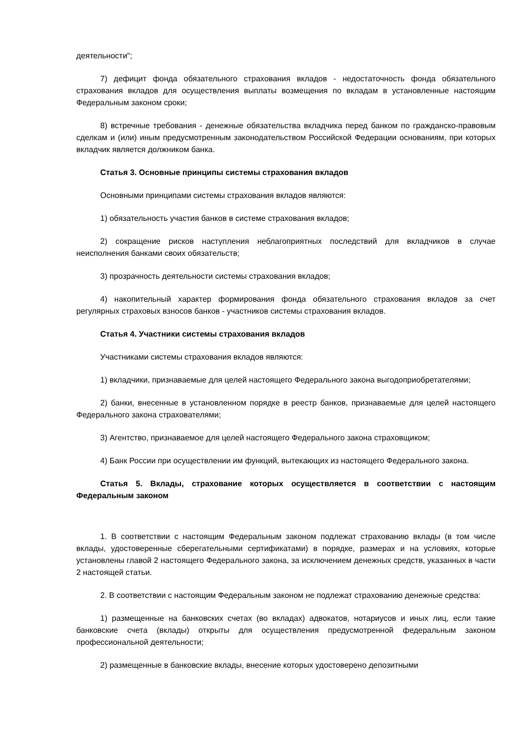деятельности";
7) дефицит фонда обязательного страхования вкладов - недостаточность фонда обязательного страхования вкладов для осуществления выплаты возмещения по вкладам в установленные настоящим Федеральным законом сроки;
8) встречные требования - денежные обязательства вкладчика перед банком по гражданско-правовым сделкам и (или) иным предусмотренным законодательством Российской Федерации основаниям, при которых вкладчик является должником банка.
Статья 3. Основные принципы системы страхования вкладов
Основными принципами системы страхования вкладов являются:
1) обязательность участия банков в системе страхования вкладов;
2) сокращение рисков наступления неблагоприятных последствий для вкладчиков в случае неисполнения банками своих обязательств;
3) прозрачность деятельности системы страхования вкладов;
4) накопительный характер формирования фонда обязательного страхования вкладов за счет регулярных страховых взносов банков - участников системы страхования вкладов.
Статья 4. Участники системы страхования вкладов
Участниками системы страхования вкладов являются:
1) вкладчики, признаваемые для целей настоящего Федерального закона выгодоприобретателями;
2) банки, внесенные в установленном порядке в реестр банков, признаваемые для целей настоящего Федерального закона страхователями;
3) Агентство, признаваемое для целей настоящего Федерального закона страховщиком;
4) Банк России при осуществлении им функций, вытекающих из настоящего Федерального закона.
Статья 5. Вклады, страхование которых осуществляется в соответствии с настоящим Федеральным законом
1. В соответствии с настоящим Федеральным законом подлежат страхованию вклады (в том числе вклады, удостоверенные сберегательными сертификатами) в порядке, размерах и на условиях, которые установлены главой 2 настоящего Федерального закона, за исключением денежных средств, указанных в части 2 настоящей статьи.
2. В соответствии с настоящим Федеральным законом не подлежат страхованию денежные средства:
1) размещенные на банковских счетах (во вкладах) адвокатов, нотариусов и иных лиц, если такие банковские счета (вклады) открыты для осуществления предусмотренной федеральным законом профессиональной деятельности;
2) размещенные в банковские вклады, внесение которых удостоверено депозитными